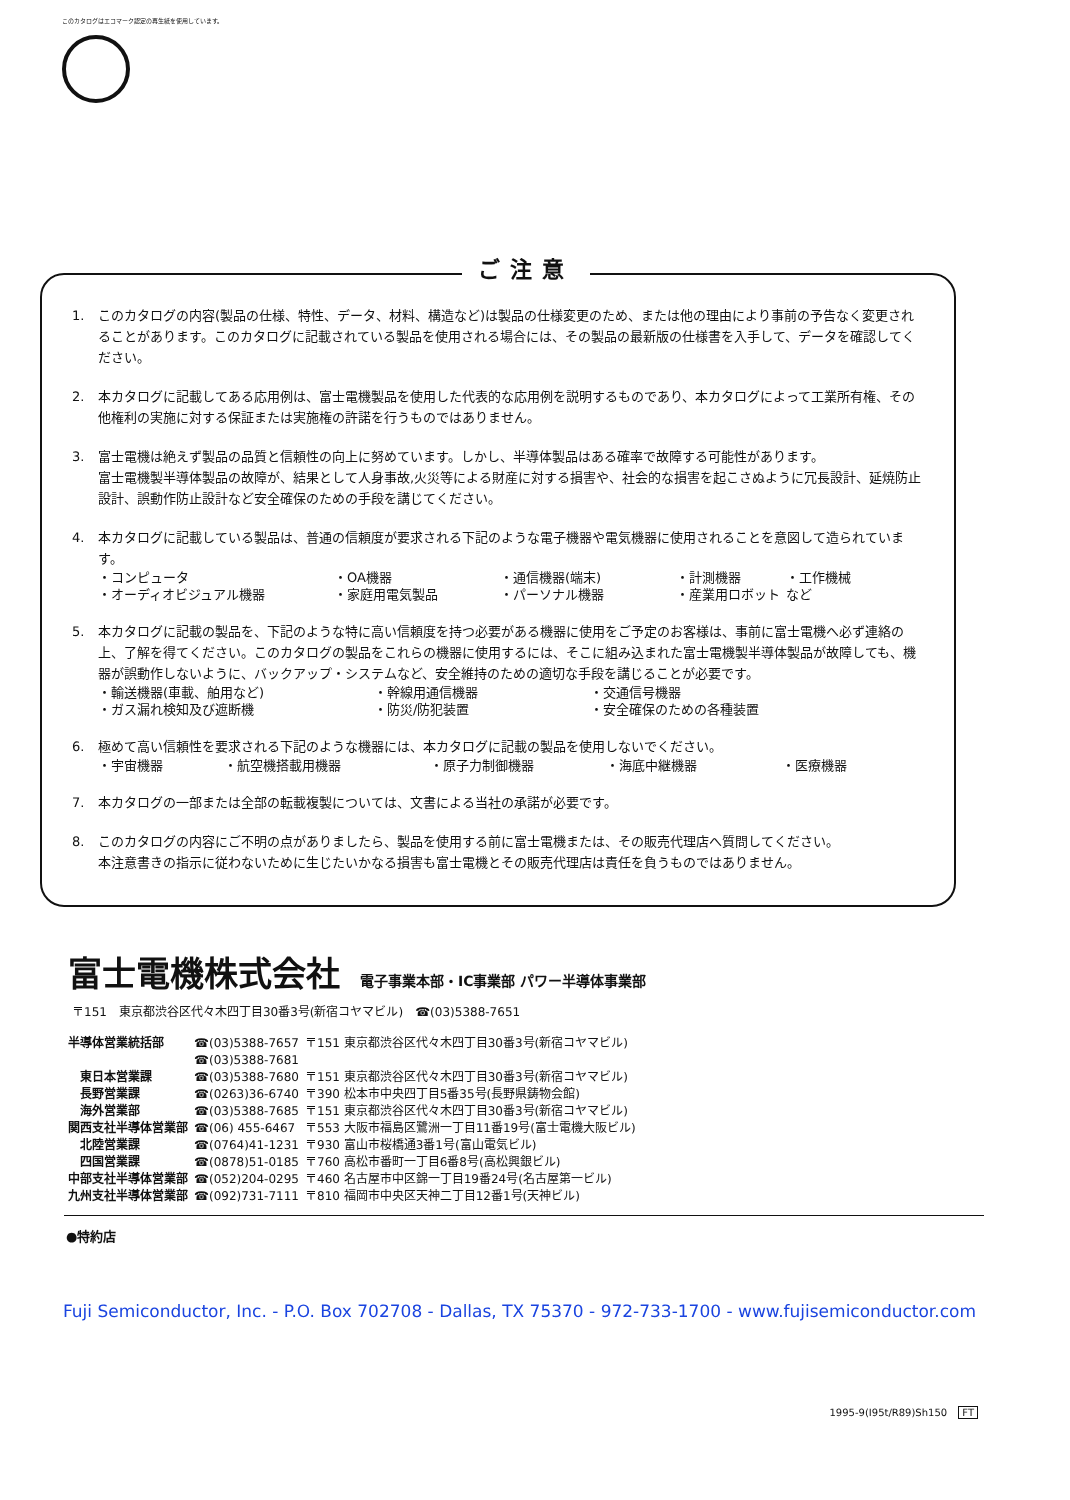このカタログはエコマーク認定の再生紙を使用しています。
ご注意
1. このカタログの内容(製品の仕様、特性、データ、材料、構造など)は製品の仕様変更のため、または他の理由により事前の予告なく変更されることがあります。このカタログに記載されている製品を使用される場合には、その製品の最新版の仕様書を入手して、データを確認してください。
2. 本カタログに記載してある応用例は、富士電機製品を使用した代表的な応用例を説明するものであり、本カタログによって工業所有権、その他権利の実施に対する保証または実施権の許諾を行うものではありません。
3. 富士電機は絶えず製品の品質と信頼性の向上に努めています。しかし、半導体製品はある確率で故障する可能性があります。
富士電機製半導体製品の故障が、結果として人身事故,火災等による財産に対する損害や、社会的な損害を起こさぬように冗長設計、延焼防止設計、誤動作防止設計など安全確保のための手段を講じてください。
4. 本カタログに記載している製品は、普通の信頼度が要求される下記のような電子機器や電気機器に使用されることを意図して造られています。
| ・コンピュータ | ・OA機器 | ・通信機器(端末) | ・計測機器 | ・工作機械 |
| ・オーディオビジュアル機器 | ・家庭用電気製品 | ・パーソナル機器 | ・産業用ロボット | など |
5. 本カタログに記載の製品を、下記のような特に高い信頼度を持つ必要がある機器に使用をご予定のお客様は、事前に富士電機へ必ず連絡の上、了解を得てください。このカタログの製品をこれらの機器に使用するには、そこに組み込まれた富士電機製半導体製品が故障しても、機器が誤動作しないように、バックアップ・システムなど、安全維持のための適切な手段を講じることが必要です。
| ・輸送機器(車載、舶用など) | ・幹線用通信機器 | ・交通信号機器 |
| ・ガス漏れ検知及び遮断機 | ・防災/防犯装置 | ・安全確保のための各種装置 |
6. 極めて高い信頼性を要求される下記のような機器には、本カタログに記載の製品を使用しないでください。
| ・宇宙機器 | ・航空機搭載用機器 | ・原子力制御機器 | ・海底中継機器 | ・医療機器 |
7. 本カタログの一部または全部の転載複製については、文書による当社の承諾が必要です。
8. このカタログの内容にご不明の点がありましたら、製品を使用する前に富士電機または、その販売代理店へ質問してください。
本注意書きの指示に従わないために生じたいかなる損害も富士電機とその販売代理店は責任を負うものではありません。
富士電機株式会社
電子事業本部・IC事業部 パワー半導体事業部
〒151　東京都渋谷区代々木四丁目30番3号(新宿コヤマビル)　☎(03)5388-7651
| 半導体営業統括部 | ☎(03)5388-7657 | 〒151 東京都渋谷区代々木四丁目30番3号(新宿コヤマビル) |
| | ☎(03)5388-7681 | |
| 東日本営業課 | ☎(03)5388-7680 | 〒151 東京都渋谷区代々木四丁目30番3号(新宿コヤマビル) |
| 長野営業課 | ☎(0263)36-6740 | 〒390 松本市中央四丁目5番35号(長野県鋳物会館) |
| 海外営業部 | ☎(03)5388-7685 | 〒151 東京都渋谷区代々木四丁目30番3号(新宿コヤマビル) |
| 関西支社半導体営業部 | ☎(06) 455-6467 | 〒553 大阪市福島区鷺洲一丁目11番19号(富士電機大阪ビル) |
| 北陸営業課 | ☎(0764)41-1231 | 〒930 富山市桜橋通3番1号(富山電気ビル) |
| 四国営業課 | ☎(0878)51-0185 | 〒760 高松市番町一丁目6番8号(高松興銀ビル) |
| 中部支社半導体営業部 | ☎(052)204-0295 | 〒460 名古屋市中区錦一丁目19番24号(名古屋第一ビル) |
| 九州支社半導体営業部 | ☎(092)731-7111 | 〒810 福岡市中央区天神二丁目12番1号(天神ビル) |
●特約店
Fuji Semiconductor, Inc. - P.O. Box 702708 - Dallas, TX 75370 - 972-733-1700 - www.fujisemiconductor.com
1995-9(I95t/R89)Sh150 FT